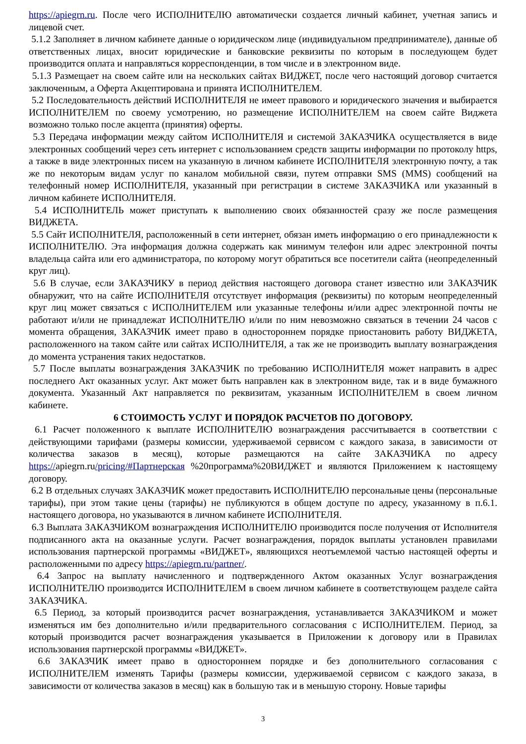https://apiegrn.ru. После чего ИСПОЛНИТЕЛЮ автоматически создается личный кабинет, учетная запись и лицевой счет.
5.1.2 Заполняет в личном кабинете данные о юридическом лице (индивидуальном предпринимателе), данные об ответственных лицах, вносит юридические и банковские реквизиты по которым в последующем будет производится оплата и направляться корреспонденции, в том числе и в электронном виде.
5.1.3 Размещает на своем сайте или на нескольких сайтах ВИДЖЕТ, после чего настоящий договор считается заключенным, а Оферта Акцептирована и принята ИСПОЛНИТЕЛЕМ.
5.2 Последовательность действий ИСПОЛНИТЕЛЯ не имеет правового и юридического значения и выбирается ИСПОЛНИТЕЛЕМ по своему усмотрению, но размещение ИСПОЛНИТЕЛЕМ на своем сайте Виджета возможно только после акцепта (принятия) оферты.
5.3 Передача информации между сайтом ИСПОЛНИТЕЛЯ и системой ЗАКАЗЧИКА осуществляется в виде электронных сообщений через сеть интернет с использованием средств защиты информации по протоколу https, а также в виде электронных писем на указанную в личном кабинете ИСПОЛНИТЕЛЯ электронную почту, а так же по некоторым видам услуг по каналом мобильной связи, путем отправки SMS (MMS) сообщений на телефонный номер ИСПОЛНИТЕЛЯ, указанный при регистрации в системе ЗАКАЗЧИКА или указанный в личном кабинете ИСПОЛНИТЕЛЯ.
5.4 ИСПОЛНИТЕЛЬ может приступать к выполнению своих обязанностей сразу же после размещения ВИДЖЕТА.
5.5 Сайт ИСПОЛНИТЕЛЯ, расположенный в сети интернет, обязан иметь информацию о его принадлежности к ИСПОЛНИТЕЛЮ. Эта информация должна содержать как минимум телефон или адрес электронной почты владельца сайта или его администратора, по которому могут обратиться все посетители сайта (неопределенный круг лиц).
5.6 В случае, если ЗАКАЗЧИКУ в период действия настоящего договора станет известно или ЗАКАЗЧИК обнаружит, что на сайте ИСПОЛНИТЕЛЯ отсутствует информация (реквизиты) по которым неопределенный круг лиц может связаться с ИСПОЛНИТЕЛЕМ или указанные телефоны и/или адрес электронной почты не работают и/или не принадлежат ИСПОЛНИТЕЛЮ и/или по ним невозможно связаться в течении 24 часов с момента обращения, ЗАКАЗЧИК имеет право в одностороннем порядке приостановить работу ВИДЖЕТА, расположенного на таком сайте или сайтах ИСПОЛНИТЕЛЯ, а так же не производить выплату вознаграждения до момента устранения таких недостатков.
5.7 После выплаты вознаграждения ЗАКАЗЧИК по требованию ИСПОЛНИТЕЛЯ может направить в адрес последнего Акт оказанных услуг. Акт может быть направлен как в электронном виде, так и в виде бумажного документа. Указанный Акт направляется по реквизитам, указанным ИСПОЛНИТЕЛЕМ в своем личном кабинете.
6 СТОИМОСТЬ УСЛУГ И ПОРЯДОК РАСЧЕТОВ ПО ДОГОВОРУ.
6.1 Расчет положенного к выплате ИСПОЛНИТЕЛЮ вознаграждения рассчитывается в соответствии с действующими тарифами (размеры комиссии, удерживаемой сервисом с каждого заказа, в зависимости от количества заказов в месяц), которые размещаются на сайте ЗАКАЗЧИКА по адресу https://apiegrn.ru/pricing/#Партнерская %20программа%20ВИДЖЕТ и являются Приложением к настоящему договору.
6.2 В отдельных случаях ЗАКАЗЧИК может предоставить ИСПОЛНИТЕЛЮ персональные цены (персональные тарифы), при этом такие цены (тарифы) не публикуются в общем доступе по адресу, указанному в п.6.1. настоящего договора, но указываются в личном кабинете ИСПОЛНИТЕЛЯ.
6.3 Выплата ЗАКАЗЧИКОМ вознаграждения ИСПОЛНИТЕЛЮ производится после получения от Исполнителя подписанного акта на оказанные услуги. Расчет вознаграждения, порядок выплаты установлен правилами использования партнерской программы «ВИДЖЕТ», являющихся неотъемлемой частью настоящей оферты и расположенными по адресу https://apiegrn.ru/partner/.
6.4 Запрос на выплату начисленного и подтвержденного Актом оказанных Услуг вознаграждения ИСПОЛНИТЕЛЮ производится ИСПОЛНИТЕЛЕМ в своем личном кабинете в соответствующем разделе сайта ЗАКАЗЧИКА.
6.5 Период, за который производится расчет вознаграждения, устанавливается ЗАКАЗЧИКОМ и может изменяться им без дополнительно и/или предварительного согласования с ИСПОЛНИТЕЛЕМ. Период, за который производится расчет вознаграждения указывается в Приложении к договору или в Правилах использования партнерской программы «ВИДЖЕТ».
6.6 ЗАКАЗЧИК имеет право в одностороннем порядке и без дополнительного согласования с ИСПОЛНИТЕЛЕМ изменять Тарифы (размеры комиссии, удерживаемой сервисом с каждого заказа, в зависимости от количества заказов в месяц) как в большую так и в меньшую сторону. Новые тарифы
3